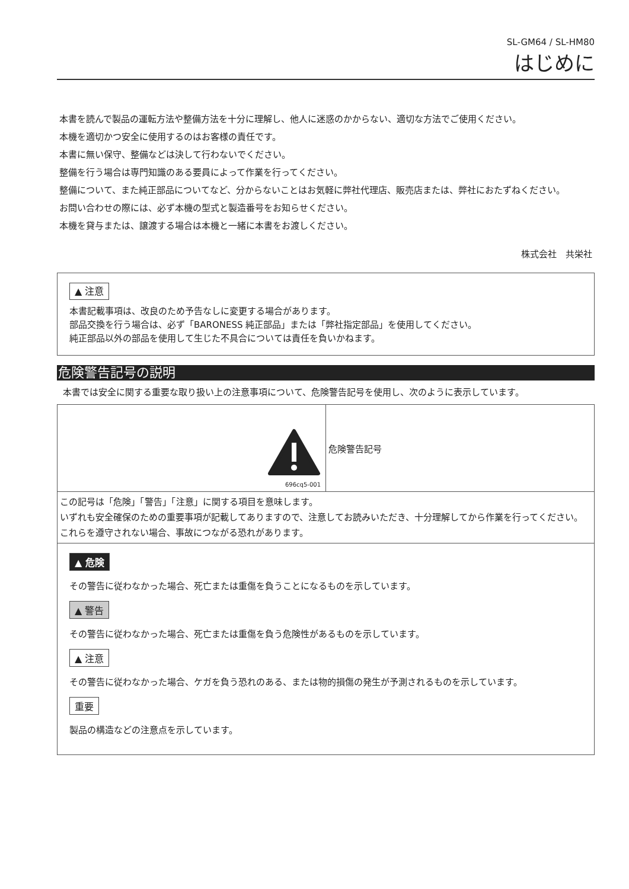SL-GM64 / SL-HM80
はじめに
本書を読んで製品の運転方法や整備方法を十分に理解し、他人に迷惑のかからない、適切な方法でご使用ください。
本機を適切かつ安全に使用するのはお客様の責任です。
本書に無い保守、整備などは決して行わないでください。
整備を行う場合は専門知識のある要員によって作業を行ってください。
整備について、また純正部品についてなど、分からないことはお気軽に弊社代理店、販売店または、弊社におたずねください。
お問い合わせの際には、必ず本機の型式と製造番号をお知らせください。
本機を貸与または、譲渡する場合は本機と一緒に本書をお渡しください。
株式会社　共栄社
▲ 注意
本書記載事項は、改良のため予告なしに変更する場合があります。
部品交換を行う場合は、必ず「BARONESS 純正部品」または「弊社指定部品」を使用してください。
純正部品以外の部品を使用して生じた不具合については責任を負いかねます。
危険警告記号の説明
本書では安全に関する重要な取り扱い上の注意事項について、危険警告記号を使用し、次のように表示しています。
| 696cq5-001 | 危険警告記号 |
| この記号は「危険」「警告」「注意」に関する項目を意味します。 いずれも安全確保のための重要事項が記載してありますので、注意してお読みいただき、十分理解してから作業を行ってください。 これらを遵守されない場合、事故につながる恐れがあります。 | |
| ▲ 危険 その警告に従わなかった場合、死亡または重傷を負うことになるものを示しています。 ▲ 警告 その警告に従わなかった場合、死亡または重傷を負う危険性があるものを示しています。 ▲ 注意 その警告に従わなかった場合、ケガを負う恐れのある、または物的損傷の発生が予測されるものを示しています。 重要 製品の構造などの注意点を示しています。 | |